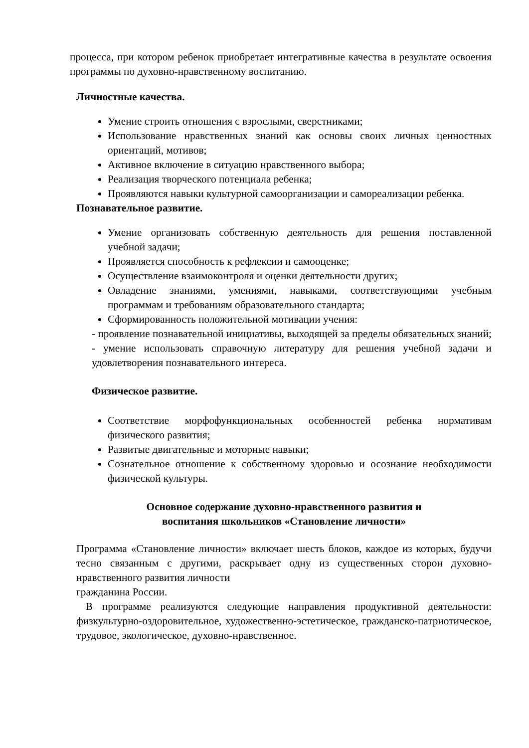процесса, при котором ребенок приобретает интегративные качества в результате освоения программы по духовно-нравственному воспитанию.
Личностные качества.
Умение строить отношения с взрослыми, сверстниками;
Использование нравственных знаний как основы своих личных ценностных ориентаций, мотивов;
Активное включение в ситуацию нравственного выбора;
Реализация творческого потенциала ребенка;
Проявляются навыки культурной самоорганизации и самореализации ребенка.
Познавательное развитие.
Умение организовать собственную деятельность для решения поставленной учебной задачи;
Проявляется способность к рефлексии и самооценке;
Осуществление взаимоконтроля и оценки деятельности других;
Овладение знаниями, умениями, навыками, соответствующими учебным программам и требованиям образовательного стандарта;
Сформированность положительной мотивации учения:
- проявление познавательной инициативы, выходящей за пределы обязательных знаний;
- умение использовать справочную литературу для решения учебной задачи и удовлетворения познавательного интереса.
Физическое развитие.
Соответствие морфофункциональных особенностей ребенка нормативам физического развития;
Развитые двигательные и моторные навыки;
Сознательное отношение к собственному здоровью и осознание необходимости физической культуры.
Основное содержание духовно-нравственного развития и
воспитания школьников «Становление личности»
Программа «Становление личности» включает шесть блоков, каждое из которых, будучи тесно связанным с другими, раскрывает одну из существенных сторон духовно-нравственного развития личности
гражданина России.
В программе реализуются следующие направления продуктивной деятельности: физкультурно-оздоровительное, художественно-эстетическое, гражданско-патриотическое, трудовое, экологическое, духовно-нравственное.